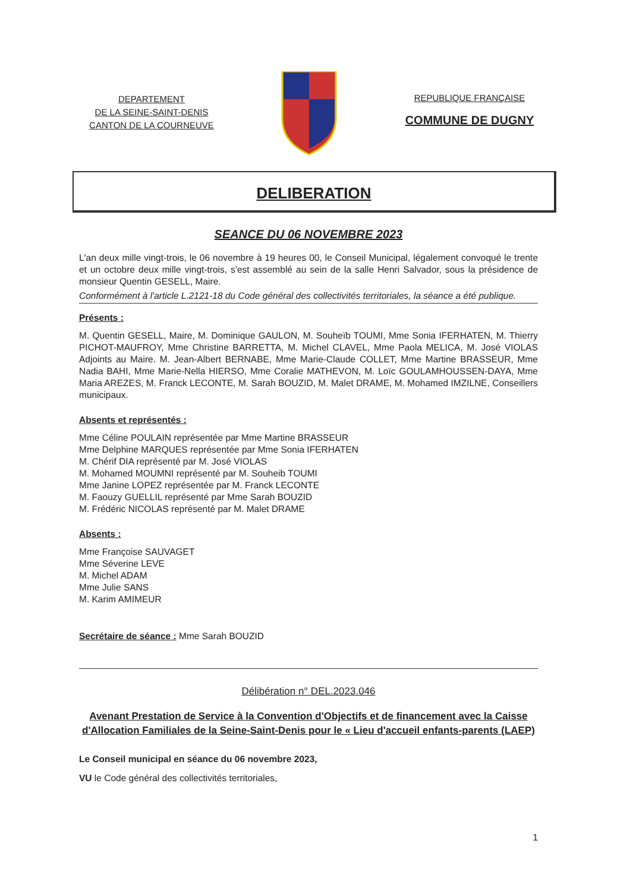DEPARTEMENT
DE LA SEINE-SAINT-DENIS
CANTON DE LA COURNEUVE
REPUBLIQUE FRANÇAISE
COMMUNE DE DUGNY
DELIBERATION
SEANCE DU 06 NOVEMBRE 2023
L'an deux mille vingt-trois, le 06 novembre à 19 heures 00, le Conseil Municipal, légalement convoqué le trente et un octobre deux mille vingt-trois, s'est assemblé au sein de la salle Henri Salvador, sous la présidence de monsieur Quentin GESELL, Maire.
Conformément à l'article L.2121-18 du Code général des collectivités territoriales, la séance a été publique.
Présents :
M. Quentin GESELL, Maire, M. Dominique GAULON, M. Souheïb TOUMI, Mme Sonia IFERHATEN, M. Thierry PICHOT-MAUFROY, Mme Christine BARRETTA, M. Michel CLAVEL, Mme Paola MELICA, M. José VIOLAS Adjoints au Maire. M. Jean-Albert BERNABE, Mme Marie-Claude COLLET, Mme Martine BRASSEUR, Mme Nadia BAHI, Mme Marie-Nella HIERSO, Mme Coralie MATHEVON, M. Loïc GOULAMHOUSSEN-DAYA, Mme Maria AREZES, M. Franck LECONTE, M. Sarah BOUZID, M. Malet DRAME, M. Mohamed IMZILNE, Conseillers municipaux.
Absents et représentés :
Mme Céline POULAIN représentée par Mme Martine BRASSEUR
Mme Delphine MARQUES représentée par Mme Sonia IFERHATEN
M. Chérif DIA représenté par M. José VIOLAS
M. Mohamed MOUMNI représenté par M. Souheib TOUMI
Mme Janine LOPEZ représentée par M. Franck LECONTE
M. Faouzy GUELLIL représenté par Mme Sarah BOUZID
M. Frédéric NICOLAS représenté par M. Malet DRAME
Absents :
Mme Françoise SAUVAGET
Mme Séverine LEVE
M. Michel ADAM
Mme Julie SANS
M. Karim AMIMEUR
Secrétaire de séance : Mme Sarah BOUZID
Délibération n° DEL.2023.046
Avenant Prestation de Service à la Convention d'Objectifs et de financement avec la Caisse d'Allocation Familiales de la Seine-Saint-Denis pour le « Lieu d'accueil enfants-parents (LAEP)
Le Conseil municipal en séance du 06 novembre 2023,
VU le Code général des collectivités territoriales,
1